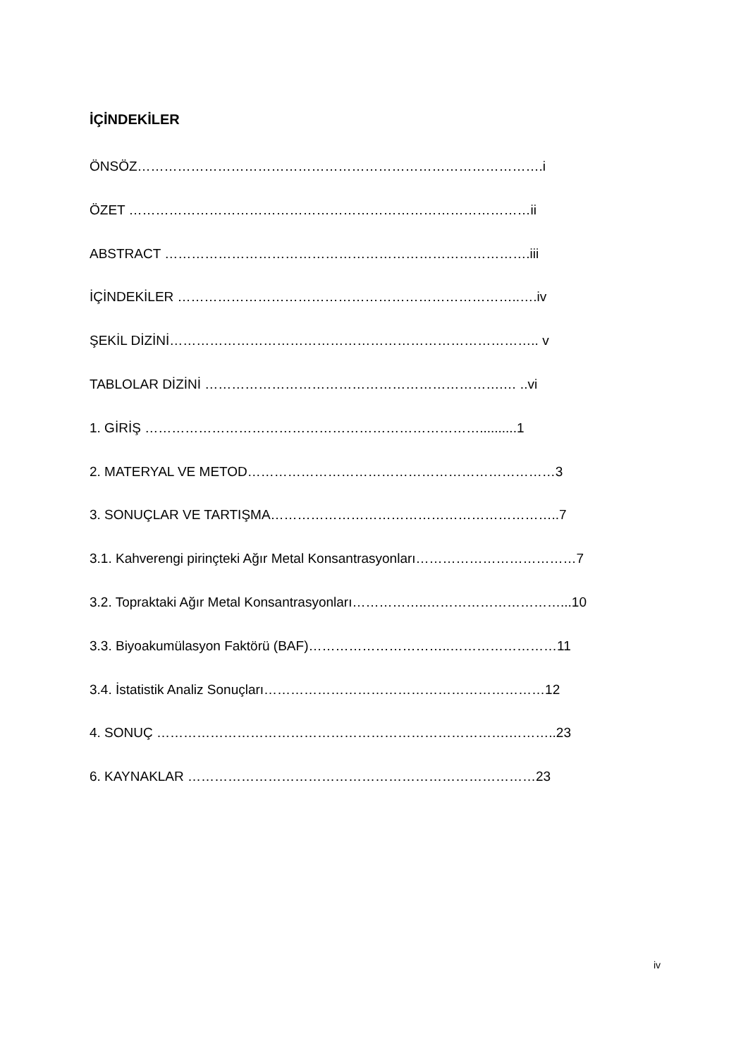İÇİNDEKİLER
ÖNSÖZ……………………………………………………………………………….i
ÖZET ………………………………………………………………………………ii
ABSTRACT ……………………………………………………………………….iii
İÇİNDEKİLER …………………………………………………………………..….iv
ŞEKİL DİZİNİ……………………………………………………………………….. v
TABLOLAR DİZİNİ ………………………………………………………….… ..vi
1. GİRİŞ …………………………………………………………………..........1
2. MATERYAL VE METOD……………………………………………………………3
3. SONUÇLAR VE TARTIŞMA………………………………………………………..7
3.1. Kahverengi pirinçteki Ağır Metal Konsantrasyonları………………………………7
3.2. Topraktaki Ağır Metal Konsantrasyonları……………..…………………………...10
3.3. Biyoakumülasyon Faktörü (BAF)…………………………..……………………11
3.4. İstatistik Analiz Sonuçları………………………………………………………12
4. SONUÇ …………………………………………………………………….………..23
6. KAYNAKLAR ……………………………………………………………………23
iv